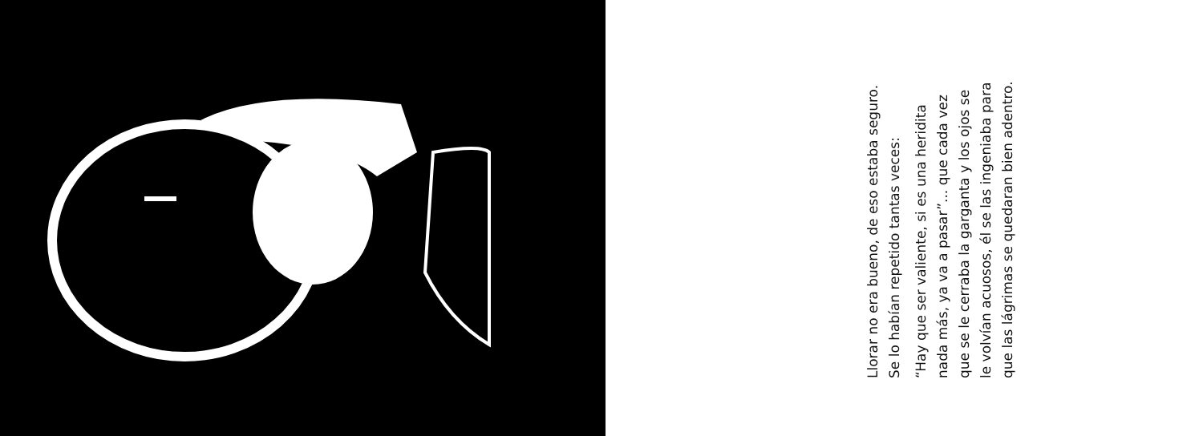Llorar no era bueno, de eso estaba seguro.
Se lo habían repetido tantas veces:
“Hay que ser valiente, si es una heridita
nada más, ya va a pasar”... que cada vez
que se le cerraba la garganta y los ojos se
le volvían acuosos, él se las ingeniaba para
que las lágrimas se quedaran bien adentro.